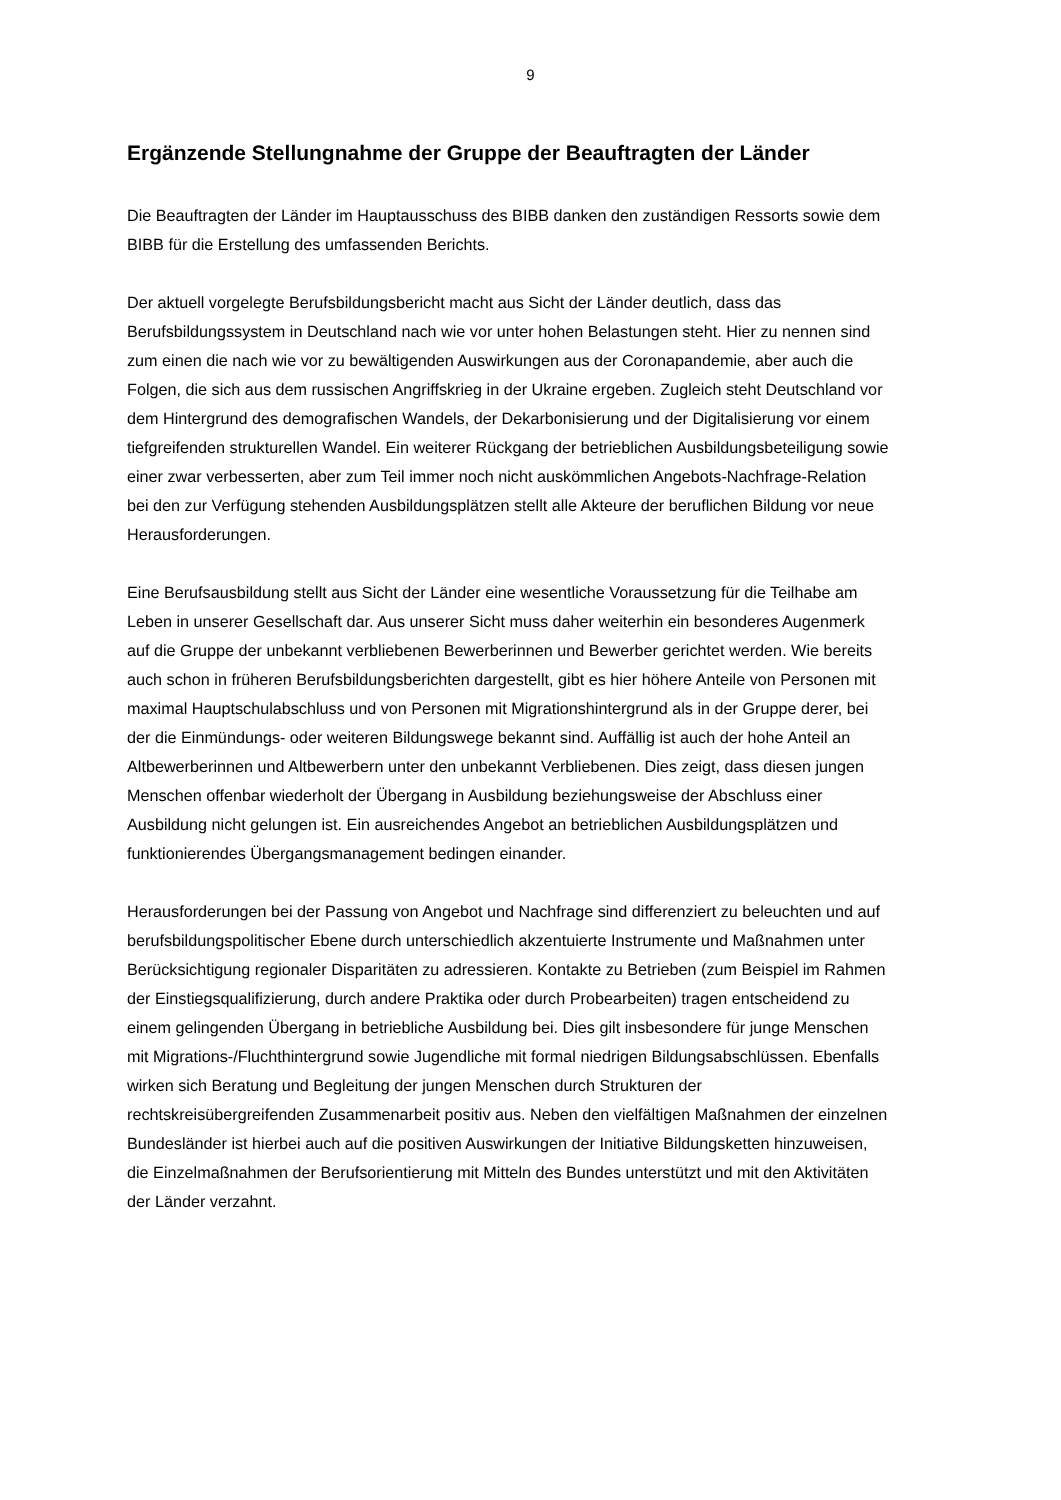9
Ergänzende Stellungnahme der Gruppe der Beauftragten der Länder
Die Beauftragten der Länder im Hauptausschuss des BIBB danken den zuständigen Ressorts sowie dem BIBB für die Erstellung des umfassenden Berichts.
Der aktuell vorgelegte Berufsbildungsbericht macht aus Sicht der Länder deutlich, dass das Berufsbildungssystem in Deutschland nach wie vor unter hohen Belastungen steht. Hier zu nennen sind zum einen die nach wie vor zu bewältigenden Auswirkungen aus der Coronapandemie, aber auch die Folgen, die sich aus dem russischen Angriffskrieg in der Ukraine ergeben. Zugleich steht Deutschland vor dem Hintergrund des demografischen Wandels, der Dekarbonisierung und der Digitalisierung vor einem tiefgreifenden strukturellen Wandel. Ein weiterer Rückgang der betrieblichen Ausbildungsbeteiligung sowie einer zwar verbesserten, aber zum Teil immer noch nicht auskömmlichen Angebots-Nachfrage-Relation bei den zur Verfügung stehenden Ausbildungsplätzen stellt alle Akteure der beruflichen Bildung vor neue Herausforderungen.
Eine Berufsausbildung stellt aus Sicht der Länder eine wesentliche Voraussetzung für die Teilhabe am Leben in unserer Gesellschaft dar. Aus unserer Sicht muss daher weiterhin ein besonderes Augenmerk auf die Gruppe der unbekannt verbliebenen Bewerberinnen und Bewerber gerichtet werden. Wie bereits auch schon in früheren Berufsbildungsberichten dargestellt, gibt es hier höhere Anteile von Personen mit maximal Hauptschulabschluss und von Personen mit Migrationshintergrund als in der Gruppe derer, bei der die Einmündungs- oder weiteren Bildungswege bekannt sind. Auffällig ist auch der hohe Anteil an Altbewerberinnen und Altbewerbern unter den unbekannt Verbliebenen. Dies zeigt, dass diesen jungen Menschen offenbar wiederholt der Übergang in Ausbildung beziehungsweise der Abschluss einer Ausbildung nicht gelungen ist. Ein ausreichendes Angebot an betrieblichen Ausbildungsplätzen und funktionierendes Übergangsmanagement bedingen einander.
Herausforderungen bei der Passung von Angebot und Nachfrage sind differenziert zu beleuchten und auf berufsbildungspolitischer Ebene durch unterschiedlich akzentuierte Instrumente und Maßnahmen unter Berücksichtigung regionaler Disparitäten zu adressieren. Kontakte zu Betrieben (zum Beispiel im Rahmen der Einstiegsqualifizierung, durch andere Praktika oder durch Probearbeiten) tragen entscheidend zu einem gelingenden Übergang in betriebliche Ausbildung bei. Dies gilt insbesondere für junge Menschen mit Migrations-/Fluchthintergrund sowie Jugendliche mit formal niedrigen Bildungsabschlüssen. Ebenfalls wirken sich Beratung und Begleitung der jungen Menschen durch Strukturen der rechtskreisübergreifenden Zusammenarbeit positiv aus. Neben den vielfältigen Maßnahmen der einzelnen Bundesländer ist hierbei auch auf die positiven Auswirkungen der Initiative Bildungsketten hinzuweisen, die Einzelmaßnahmen der Berufsorientierung mit Mitteln des Bundes unterstützt und mit den Aktivitäten der Länder verzahnt.